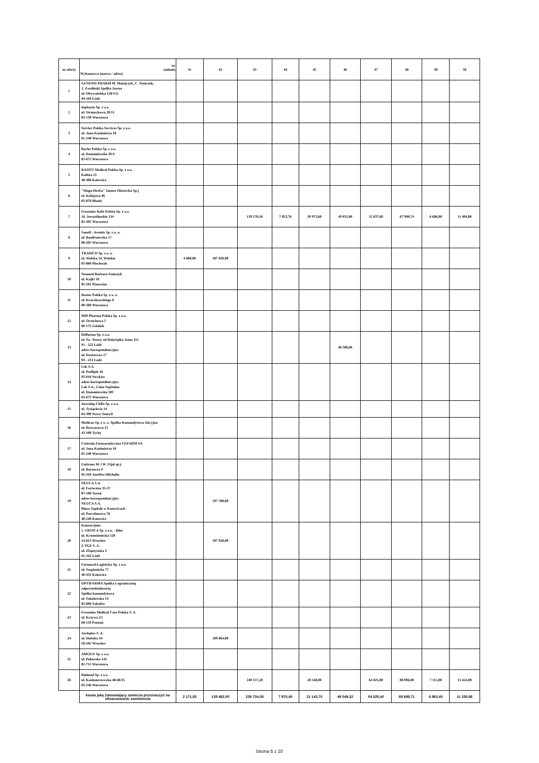| nr oferty | nr zadania Wykonawca (nazwa / adres) | 41 | 42 | 43 | 44 | 45 | 46 | 47 | 48 | 49 | 50 |
| --- | --- | --- | --- | --- | --- | --- | --- | --- | --- | --- | --- |
| 1 | GENESIS PHARM M. Matejczyk, C. Stańczak, J. Zwoliński Spółka Jawna ul. Obywatelska 128/152 94-104 Łódź | | | | | | | | | | |
| 2 | Inpharm Sp. z o.o. ul. Strumykowa 28/11 03-138 Warszawa | | | | | | | | | | |
| 3 | Servier Polska Services Sp. z o.o. ul. Jana Kazimierza 10 01-248 Warszawa | | | | | | | | | | |
| 4 | Roche Polska Sp. z o.o. ul. Domaniewska 39 b 02-672 Warszawa | | | | | | | | | | |
| 5 | BATIST Medical Polska Sp. z o.o. Kolista 25 40-486 Katowice | | | | | | | | | | |
| 6 | "Maga-Herba" Janusz Olszówka Sp.j ul. Kolejowa 46 05-870 Błonie | | | | | | | | | | |
| 7 | Fresenius Kabi Polska Sp. z o.o. Al. Jerozolimskie 134 02-305 Warszawa | | | 139 570,56 | 7 853,76 | 20 973,60 | 49 032,00 | 52 837,60 | 67 998,74 | 6 696,00 | 11 404,80 |
| 8 | Sanofi - Aventis Sp. z o. o. ul. Bonifraterska 17 00-203 Warszawa | | | | | | | | | | |
| 9 | TRAMCO Sp. z o. o. ul. Wolska 14, Wolskie 05-860 Płochocin | 4 860,00 | 187 920,00 | | | | | | | | |
| 10 | Neomed Barbara Stańczyk ul. Kajki 18 05-501 Piaseczno | | | | | | | | | | |
| 11 | Baxter Polska Sp. z o. o. ul. Kruczkowskiego 8 00-380 Warszawa | | | | | | | | | | |
| 12 | MIP Pharma Polska Sp. z o.o. ul. Orzechowa 5 80-175 Gdańsk | | | | | | | | | | |
| 13 | Delfarma Sp. z o.o. ul. Św. Teresy od Dzieciątka Jezus 111 91 - 222 Łódź adres korespondencyjny: ul. Dostawcza 17 93 - 231 Łódź | | | | | | 40 500,00 | | | | |
| 14 | Lek S.A. ul. Podlipie 16 95-010 Stryków adres korespondencyjny: Lek S.A., Linia Szpitalna ul. Domaniewska 50C 02-672 Warszawa | | | | | | | | | | |
| 15 | Aesculap Chifa Sp. z o.o. ul. Tysiąclecia 14 64-300 Nowy Tomyśl | | | | | | | | | | |
| 16 | Medicus Sp. z o. o. Spółka Komandytowo Akcyjna ul. Browarowa 21 43-100 Tychy | | | | | | | | | | |
| 17 | Centrala Farmaceutyczna CEFARM SA ul. Jana Kazimierza 16 01-248 Warszawa | | | | | | | | | | |
| 18 | Unitrans M. i W. Fijał sp.j. ul. Borsucza 9 05-410 Józefów-Michalin | | | | | | | | | | |
| 19 | NEUCA S.A. ul. Forteczna 35-37 87-100 Toruń adres korespondencyjny: NEUCA S.A. Biuro Szpitale w Katowicach ul. Porcelanowa 76 40-246 Katowice | | 197 700,00 | | | | | | | | |
| 20 | Konsorcjum: 1. URTICA Sp. z o.o. - lider ul. Krzemieniecka 120 54-613 Wrocław 2. PGF S. A. ul. Zbąszyńska 3 91-342 Łódź | | 187 920,00 | | | | | | | | |
| 21 | Farmacol-Logistyka Sp. z o.o. ul. Szopienicka 77 40-431 Katowice | | | | | | | | | | |
| 22 | OPTIFARMA Spółka z ograniczoną odpowiedzialnością Spółka komandytowa ul. Sokołowska 14 05-806 Sokołów | | | | | | | | | | |
| 23 | Fresenius Medical Care Polska S. A. ul. Krzywa 13 60-118 Poznań | | | | | | | | | | |
| 24 | Asclepios S. A. ul. Hubska 44 50-502 Wrocław | | 189 864,00 | | | | | | | | |
| 25 | AMGEN Sp. z o.o. ul. Puławska 145 02-715 Warszawa | | | | | | | | | | |
| 26 | Bialmed Sp. z o.o. ul. Kazimierzowska 46/48/35 02-546 Warszawa | | | 240 157,28 | | 28 548,00 | | 64 825,80 | 88 896,80 | 7 115,00 | 15 424,00 |
| | kwota jaką Zamawiający zamierza przeznaczyć na sfinansowanie zamówienia | 2 171,93 | 139 482,00 | 239 734,08 | 7 970,40 | 21 143,70 | 49 549,32 | 54 525,40 | 69 698,71 | 6 863,40 | 11 335,68 |
Strona 5 z 10